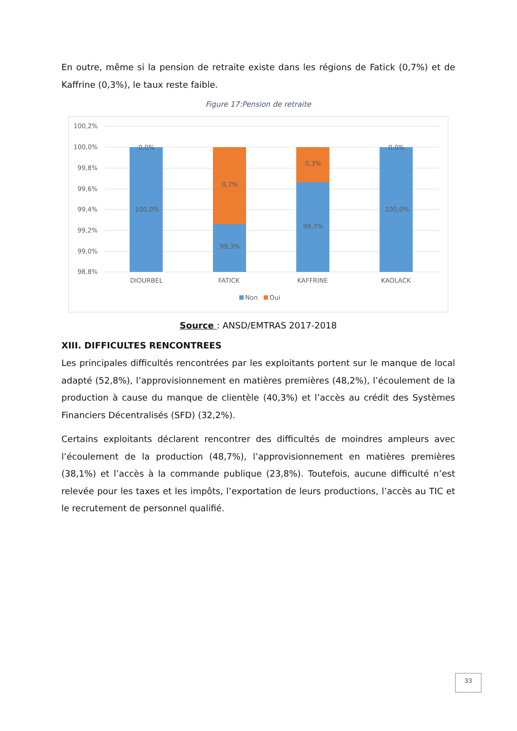En outre, même si la pension de retraite existe dans les régions de Fatick (0,7%) et de Kaffrine (0,3%), le taux reste faible.
Figure 17:Pension de retraite
100,2%
100,0%
99,8%
99,6%
99,4%
99,2%
99,0%
98,8%
0,0%
100,0%
0,7%
99,3%
0,3%
99,7%
0,0%
100,0%
DIOURBEL
FATICK
KAFFRINE
KAOLACK
Non
Oui
Source : ANSD/EMTRAS 2017-2018
XIII. DIFFICULTES RENCONTREES
Les principales difficultés rencontrées par les exploitants portent sur le manque de local adapté (52,8%), l’approvisionnement en matières premières (48,2%), l’écoulement de la production à cause du manque de clientèle (40,3%) et l’accès au crédit des Systèmes Financiers Décentralisés (SFD) (32,2%).
Certains exploitants déclarent rencontrer des difficultés de moindres ampleurs avec l’écoulement de la production (48,7%), l’approvisionnement en matières premières (38,1%) et l’accès à la commande publique (23,8%). Toutefois, aucune difficulté n’est relevée pour les taxes et les impôts, l’exportation de leurs productions, l’accès au TIC et le recrutement de personnel qualifié.
33